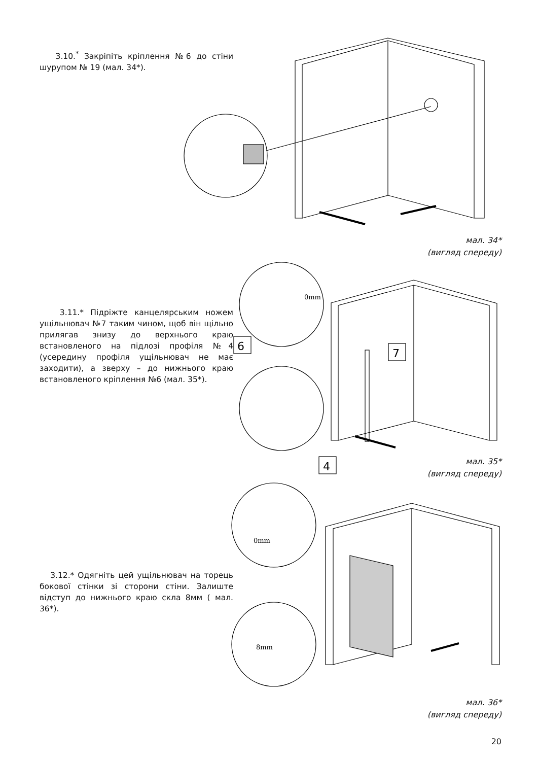3.10.<sup>*</sup> Закріпіть кріплення №6 до стіни шурупом № 19 (мал. 34*).
мал. 34*
(вигляд спереду)
3.11.* Підріжте канцелярським ножем ущільнювач №7 таким чином, щоб він щільно прилягав знизу до верхнього краю встановленого на підлозі профіля №4 (усередину профіля ущільнювач не має заходити), а зверху – до нижнього краю встановленого кріплення №6 (мал. 35*).
6
7
4
0mm
мал. 35*
(вигляд спереду)
3.12.* Одягніть цей ущільнювач на торець бокової стінки зі сторони стіни. Залиште відступ до нижнього краю скла 8мм ( мал. 36*).
0mm
8mm
мал. 36*
(вигляд спереду)
20